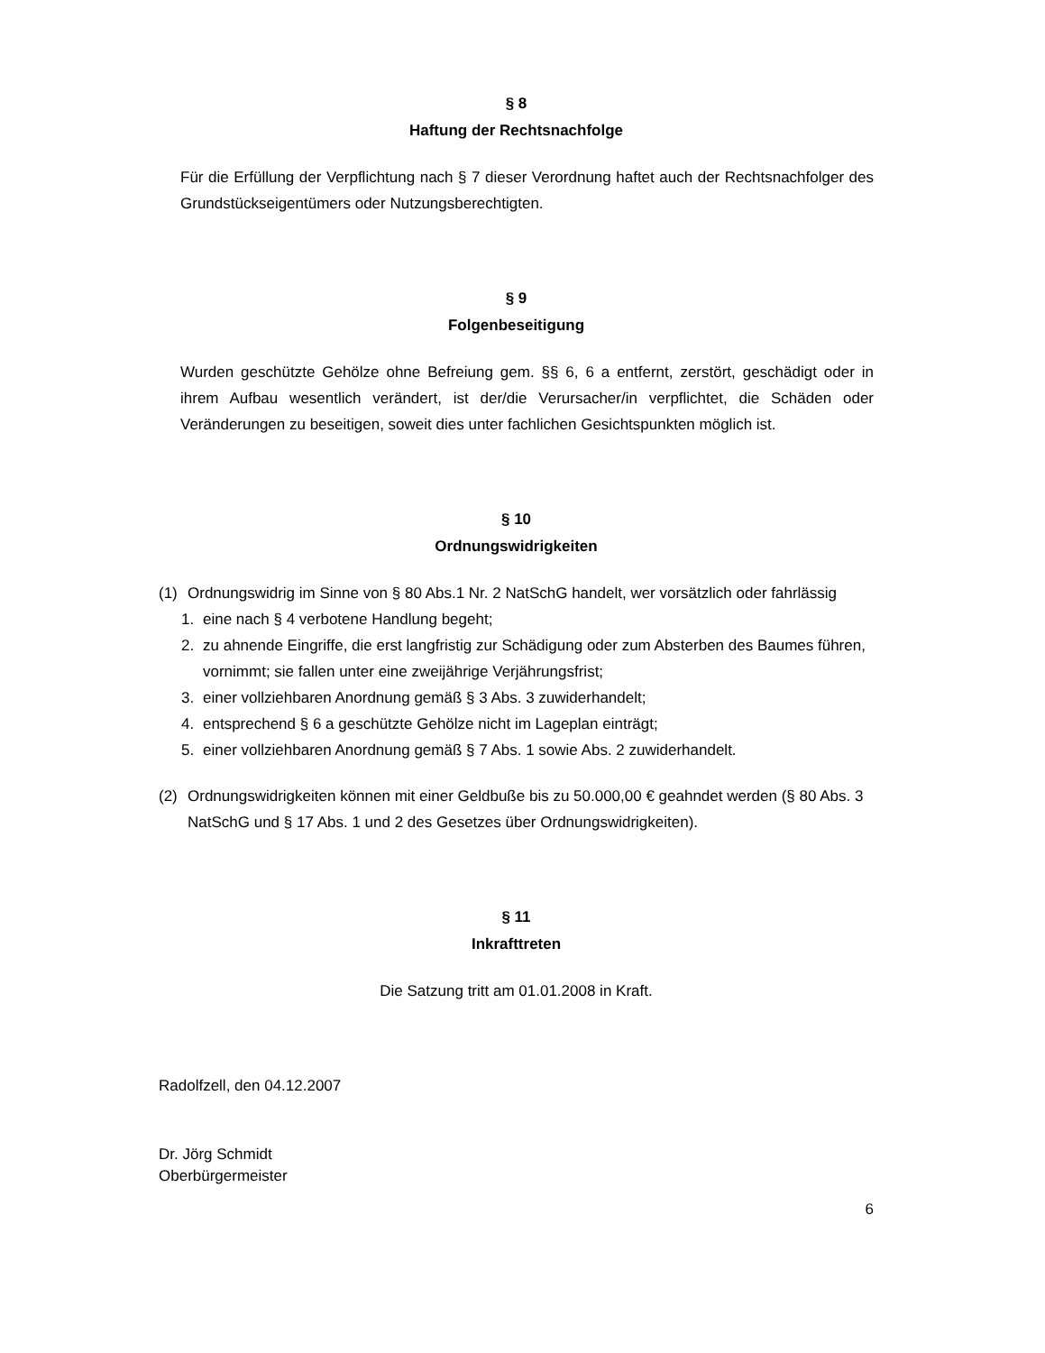§ 8
Haftung der Rechtsnachfolge
Für die Erfüllung der Verpflichtung nach § 7 dieser Verordnung haftet auch der Rechtsnachfolger des Grundstückseigentümers oder Nutzungsberechtigten.
§ 9
Folgenbeseitigung
Wurden geschützte Gehölze ohne Befreiung gem. §§ 6, 6 a entfernt, zerstört, geschädigt oder in ihrem Aufbau wesentlich verändert, ist der/die Verursacher/in verpflichtet, die Schäden oder Veränderungen zu beseitigen, soweit dies unter fachlichen Gesichtspunkten möglich ist.
§ 10
Ordnungswidrigkeiten
(1) Ordnungswidrig im Sinne von § 80 Abs.1 Nr. 2 NatSchG handelt, wer vorsätzlich oder fahrlässig
1. eine nach § 4 verbotene Handlung begeht;
2. zu ahnende Eingriffe, die erst langfristig zur Schädigung oder zum Absterben des Baumes führen, vornimmt; sie fallen unter eine zweijährige Verjährungsfrist;
3. einer vollziehbaren Anordnung gemäß § 3 Abs. 3 zuwiderhandelt;
4. entsprechend § 6 a geschützte Gehölze nicht im Lageplan einträgt;
5. einer vollziehbaren Anordnung gemäß § 7 Abs. 1 sowie Abs. 2 zuwiderhandelt.
(2) Ordnungswidrigkeiten können mit einer Geldbuße bis zu 50.000,00 € geahndet werden (§ 80 Abs. 3 NatSchG und § 17 Abs. 1 und 2 des Gesetzes über Ordnungswidrigkeiten).
§ 11
Inkrafttreten
Die Satzung tritt am 01.01.2008 in Kraft.
Radolfzell, den 04.12.2007
Dr. Jörg Schmidt
Oberbürgermeister
6